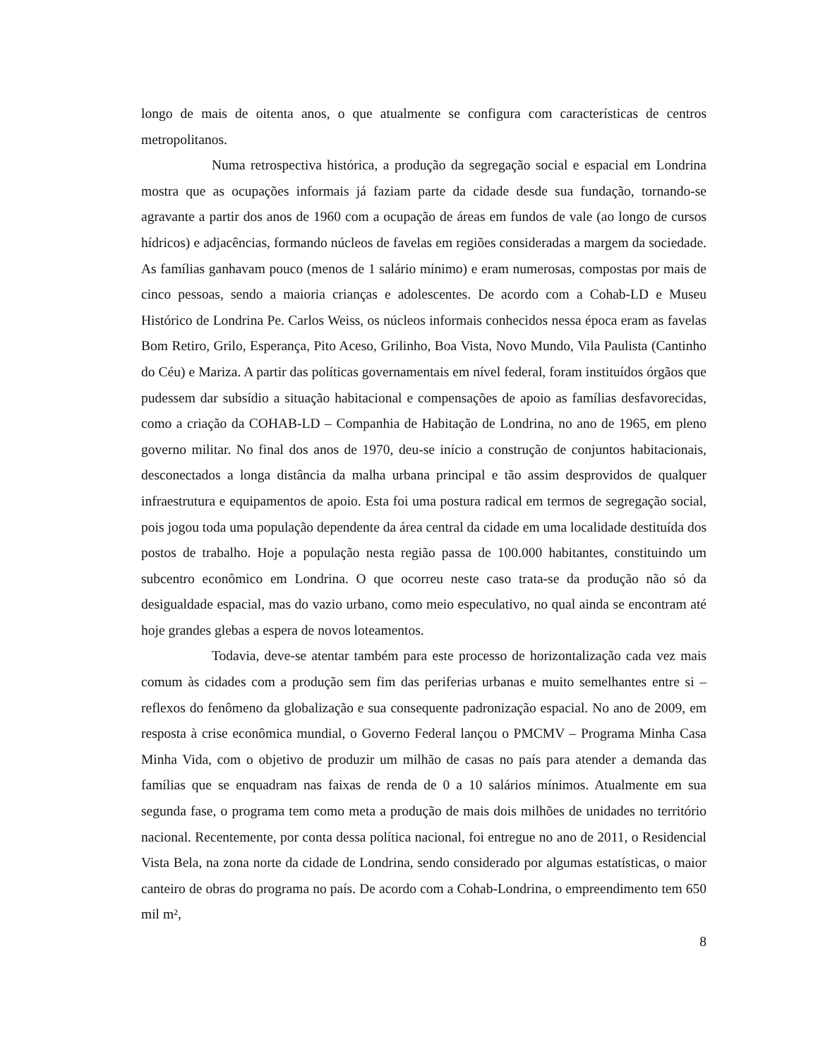longo de mais de oitenta anos, o que atualmente se configura com características de centros metropolitanos.
Numa retrospectiva histórica, a produção da segregação social e espacial em Londrina mostra que as ocupações informais já faziam parte da cidade desde sua fundação, tornando-se agravante a partir dos anos de 1960 com a ocupação de áreas em fundos de vale (ao longo de cursos hídricos) e adjacências, formando núcleos de favelas em regiões consideradas a margem da sociedade. As famílias ganhavam pouco (menos de 1 salário mínimo) e eram numerosas, compostas por mais de cinco pessoas, sendo a maioria crianças e adolescentes. De acordo com a Cohab-LD e Museu Histórico de Londrina Pe. Carlos Weiss, os núcleos informais conhecidos nessa época eram as favelas Bom Retiro, Grilo, Esperança, Pito Aceso, Grilinho, Boa Vista, Novo Mundo, Vila Paulista (Cantinho do Céu) e Mariza. A partir das políticas governamentais em nível federal, foram instituídos órgãos que pudessem dar subsídio a situação habitacional e compensações de apoio as famílias desfavorecidas, como a criação da COHAB-LD – Companhia de Habitação de Londrina, no ano de 1965, em pleno governo militar. No final dos anos de 1970, deu-se início a construção de conjuntos habitacionais, desconectados a longa distância da malha urbana principal e tão assim desprovidos de qualquer infraestrutura e equipamentos de apoio. Esta foi uma postura radical em termos de segregação social, pois jogou toda uma população dependente da área central da cidade em uma localidade destituída dos postos de trabalho. Hoje a população nesta região passa de 100.000 habitantes, constituindo um subcentro econômico em Londrina. O que ocorreu neste caso trata-se da produção não só da desigualdade espacial, mas do vazio urbano, como meio especulativo, no qual ainda se encontram até hoje grandes glebas a espera de novos loteamentos.
Todavia, deve-se atentar também para este processo de horizontalização cada vez mais comum às cidades com a produção sem fim das periferias urbanas e muito semelhantes entre si – reflexos do fenômeno da globalização e sua consequente padronização espacial. No ano de 2009, em resposta à crise econômica mundial, o Governo Federal lançou o PMCMV – Programa Minha Casa Minha Vida, com o objetivo de produzir um milhão de casas no país para atender a demanda das famílias que se enquadram nas faixas de renda de 0 a 10 salários mínimos. Atualmente em sua segunda fase, o programa tem como meta a produção de mais dois milhões de unidades no território nacional. Recentemente, por conta dessa política nacional, foi entregue no ano de 2011, o Residencial Vista Bela, na zona norte da cidade de Londrina, sendo considerado por algumas estatísticas, o maior canteiro de obras do programa no país. De acordo com a Cohab-Londrina, o empreendimento tem 650 mil m²,
8